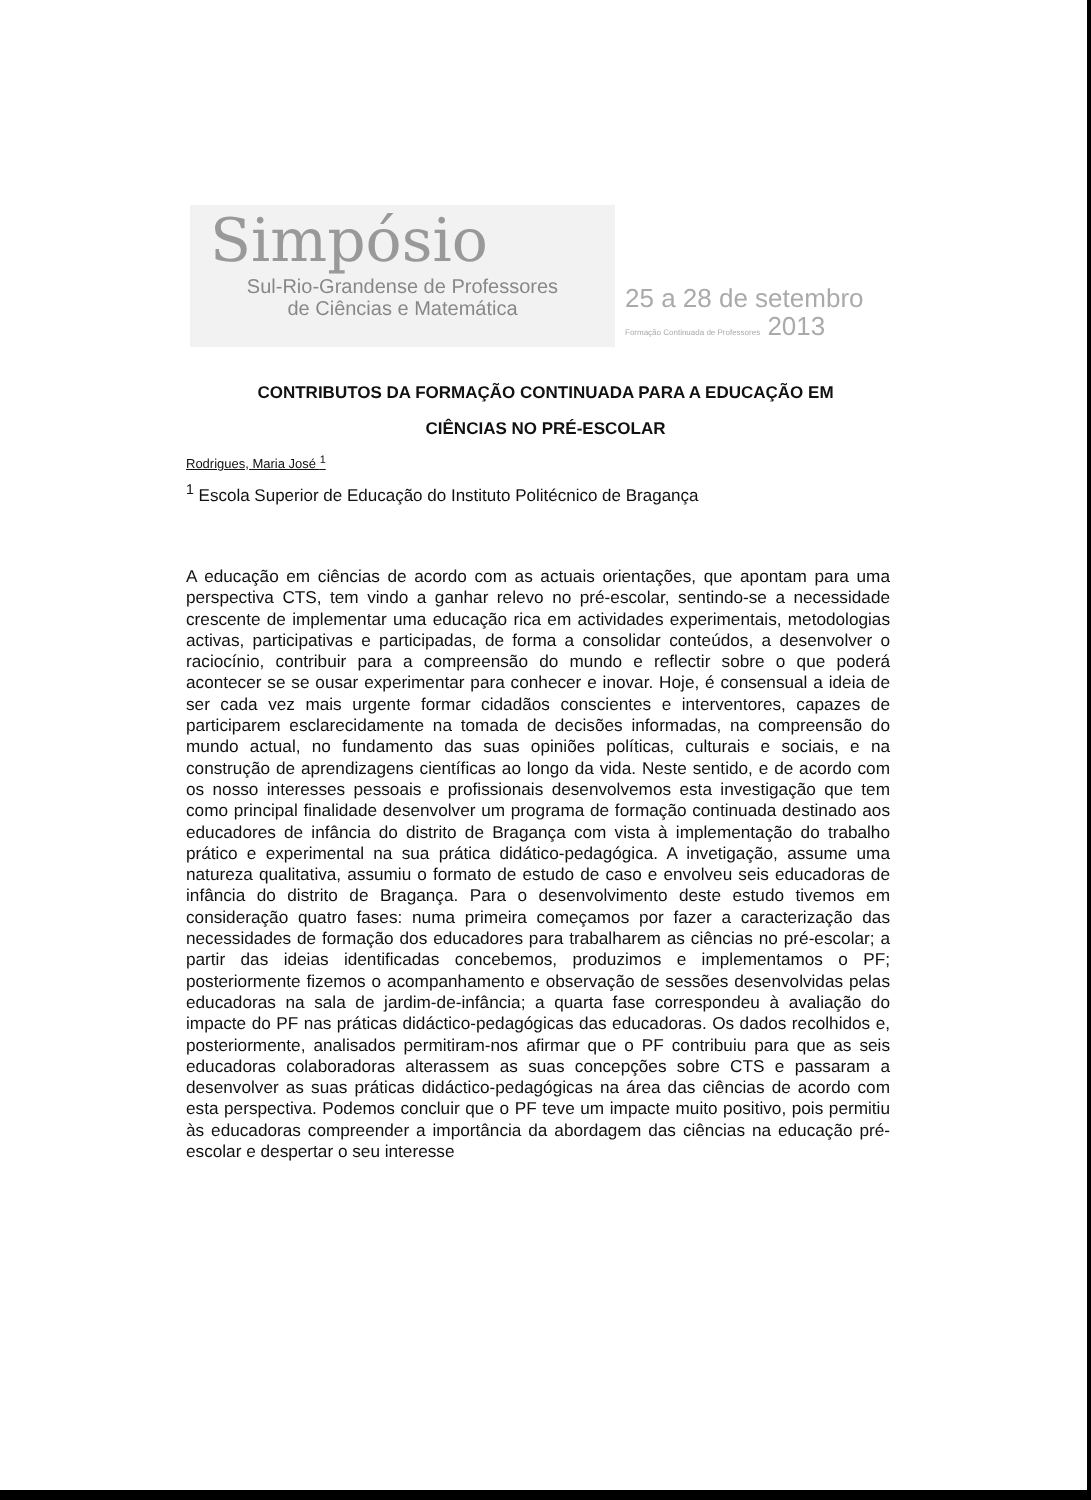Simpósio
Sul-Rio-Grandense de Professores
de Ciências e Matemática
25 a 28 de setembro
Formação Continuada de Professores 2013
CONTRIBUTOS DA FORMAÇÃO CONTINUADA PARA A EDUCAÇÃO EM
CIÊNCIAS NO PRÉ-ESCOLAR
Rodrigues, Maria José <sup>1</sup>
<sup>1</sup> Escola Superior de Educação do Instituto Politécnico de Bragança
A educação em ciências de acordo com as actuais orientações, que apontam para uma perspectiva CTS, tem vindo a ganhar relevo no pré-escolar, sentindo-se a necessidade crescente de implementar uma educação rica em actividades experimentais, metodologias activas, participativas e participadas, de forma a consolidar conteúdos, a desenvolver o raciocínio, contribuir para a compreensão do mundo e reflectir sobre o que poderá acontecer se se ousar experimentar para conhecer e inovar. Hoje, é consensual a ideia de ser cada vez mais urgente formar cidadãos conscientes e interventores, capazes de participarem esclarecidamente na tomada de decisões informadas, na compreensão do mundo actual, no fundamento das suas opiniões políticas, culturais e sociais, e na construção de aprendizagens científicas ao longo da vida. Neste sentido, e de acordo com os nosso interesses pessoais e profissionais desenvolvemos esta investigação que tem como principal finalidade desenvolver um programa de formação continuada destinado aos educadores de infância do distrito de Bragança com vista à implementação do trabalho prático e experimental na sua prática didático-pedagógica. A invetigação, assume uma natureza qualitativa, assumiu o formato de estudo de caso e envolveu seis educadoras de infância do distrito de Bragança. Para o desenvolvimento deste estudo tivemos em consideração quatro fases: numa primeira começamos por fazer a caracterização das necessidades de formação dos educadores para trabalharem as ciências no pré-escolar; a partir das ideias identificadas concebemos, produzimos e implementamos o PF; posteriormente fizemos o acompanhamento e observação de sessões desenvolvidas pelas educadoras na sala de jardim-de-infância; a quarta fase correspondeu à avaliação do impacte do PF nas práticas didáctico-pedagógicas das educadoras. Os dados recolhidos e, posteriormente, analisados permitiram-nos afirmar que o PF contribuiu para que as seis educadoras colaboradoras alterassem as suas concepções sobre CTS e passaram a desenvolver as suas práticas didáctico-pedagógicas na área das ciências de acordo com esta perspectiva. Podemos concluir que o PF teve um impacte muito positivo, pois permitiu às educadoras compreender a importância da abordagem das ciências na educação pré-escolar e despertar o seu interesse